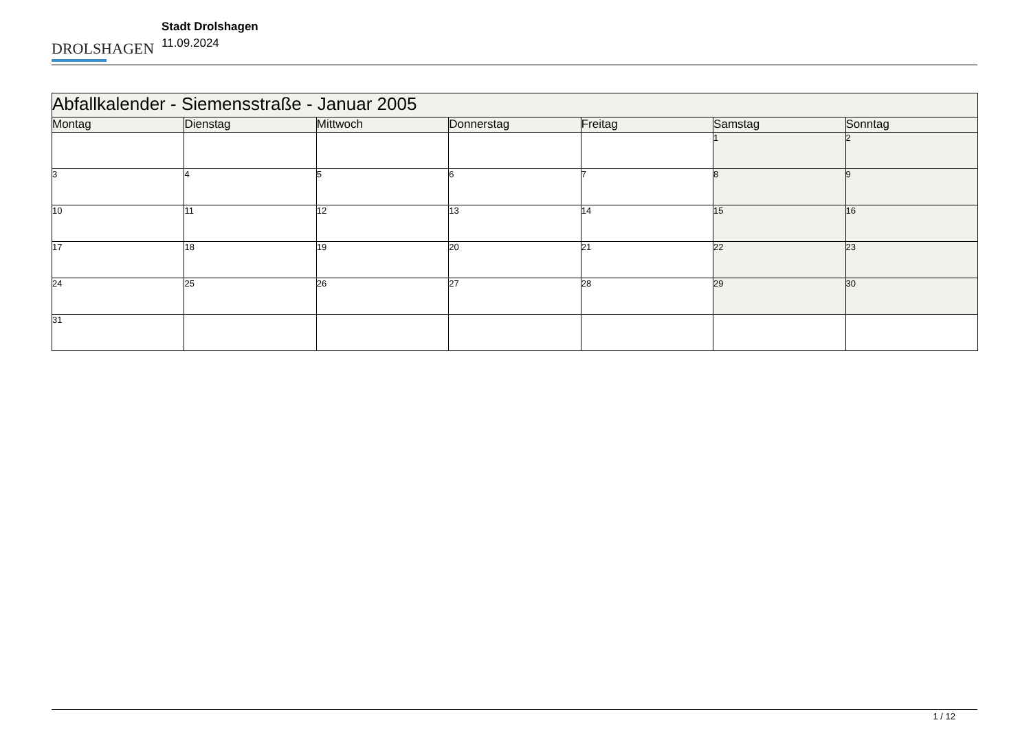DROLSHAGEN
Stadt Drolshagen
11.09.2024
| Abfallkalender - Siemensstraße - Januar 2005 | | | | | | |
| --- | --- | --- | --- | --- | --- | --- |
| Montag | Dienstag | Mittwoch | Donnerstag | Freitag | Samstag | Sonntag |
| | | | | | 1 | 2 |
| 3 | 4 | 5 | 6 | 7 | 8 | 9 |
| 10 | 11 | 12 | 13 | 14 | 15 | 16 |
| 17 | 18 | 19 | 20 | 21 | 22 | 23 |
| 24 | 25 | 26 | 27 | 28 | 29 | 30 |
| 31 | | | | | | |
1 / 12